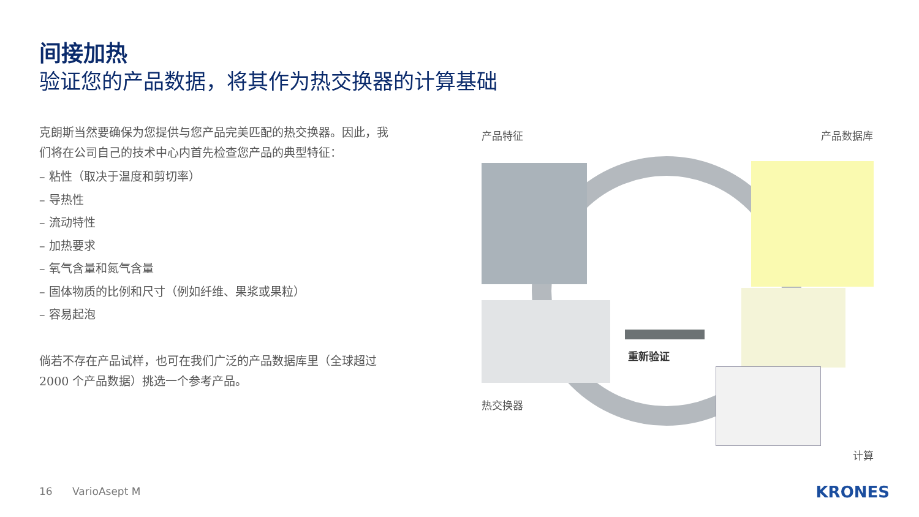间接加热
验证您的产品数据，将其作为热交换器的计算基础
克朗斯当然要确保为您提供与您产品完美匹配的热交换器。因此，我们将在公司自己的技术中心内首先检查您产品的典型特征：
– 粘性（取决于温度和剪切率）
– 导热性
– 流动特性
– 加热要求
– 氧气含量和氮气含量
– 固体物质的比例和尺寸（例如纤维、果浆或果粒）
– 容易起泡
倘若不存在产品试样，也可在我们广泛的产品数据库里（全球超过 2000 个产品数据）挑选一个参考产品。
产品特征 产品数据库
重新验证
热交换器
计算
16 VarioAsept M KRONES